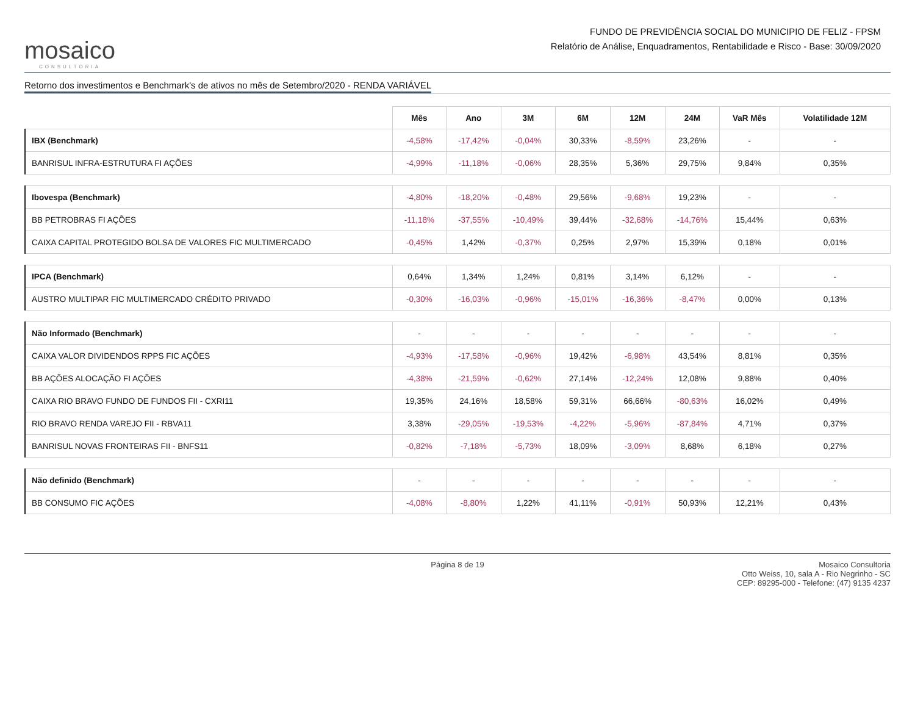mosaico
CONSULTORIA
FUNDO DE PREVIDÊNCIA SOCIAL DO MUNICIPIO DE FELIZ - FPSM
Relatório de Análise, Enquadramentos, Rentabilidade e Risco - Base: 30/09/2020
Retorno dos investimentos e Benchmark's de ativos no mês de Setembro/2020 - RENDA VARIÁVEL
| | Mês | Ano | 3M | 6M | 12M | 24M | VaR Mês | Volatilidade 12M |
| --- | --- | --- | --- | --- | --- | --- | --- | --- |
| IBX (Benchmark) | -4,58% | -17,42% | -0,04% | 30,33% | -8,59% | 23,26% | - | - |
| BANRISUL INFRA-ESTRUTURA FI AÇÕES | -4,99% | -11,18% | -0,06% | 28,35% | 5,36% | 29,75% | 9,84% | 0,35% |
| Ibovespa (Benchmark) | -4,80% | -18,20% | -0,48% | 29,56% | -9,68% | 19,23% | - | - |
| BB PETROBRAS FI AÇÕES | -11,18% | -37,55% | -10,49% | 39,44% | -32,68% | -14,76% | 15,44% | 0,63% |
| CAIXA CAPITAL PROTEGIDO BOLSA DE VALORES FIC MULTIMERCADO | -0,45% | 1,42% | -0,37% | 0,25% | 2,97% | 15,39% | 0,18% | 0,01% |
| IPCA (Benchmark) | 0,64% | 1,34% | 1,24% | 0,81% | 3,14% | 6,12% | - | - |
| AUSTRO MULTIPAR FIC MULTIMERCADO CRÉDITO PRIVADO | -0,30% | -16,03% | -0,96% | -15,01% | -16,36% | -8,47% | 0,00% | 0,13% |
| Não Informado (Benchmark) | - | - | - | - | - | - | - | - |
| CAIXA VALOR DIVIDENDOS RPPS FIC AÇÕES | -4,93% | -17,58% | -0,96% | 19,42% | -6,98% | 43,54% | 8,81% | 0,35% |
| BB AÇÕES ALOCAÇÃO FI AÇÕES | -4,38% | -21,59% | -0,62% | 27,14% | -12,24% | 12,08% | 9,88% | 0,40% |
| CAIXA RIO BRAVO FUNDO DE FUNDOS FII - CXRI11 | 19,35% | 24,16% | 18,58% | 59,31% | 66,66% | -80,63% | 16,02% | 0,49% |
| RIO BRAVO RENDA VAREJO FII - RBVA11 | 3,38% | -29,05% | -19,53% | -4,22% | -5,96% | -87,84% | 4,71% | 0,37% |
| BANRISUL NOVAS FRONTEIRAS FII - BNFS11 | -0,82% | -7,18% | -5,73% | 18,09% | -3,09% | 8,68% | 6,18% | 0,27% |
| Não definido (Benchmark) | - | - | - | - | - | - | - | - |
| BB CONSUMO FIC AÇÕES | -4,08% | -8,80% | 1,22% | 41,11% | -0,91% | 50,93% | 12,21% | 0,43% |
Página 8 de 19 Mosaico Consultoria
Otto Weiss, 10, sala A - Rio Negrinho - SC
CEP: 89295-000 - Telefone: (47) 9135 4237